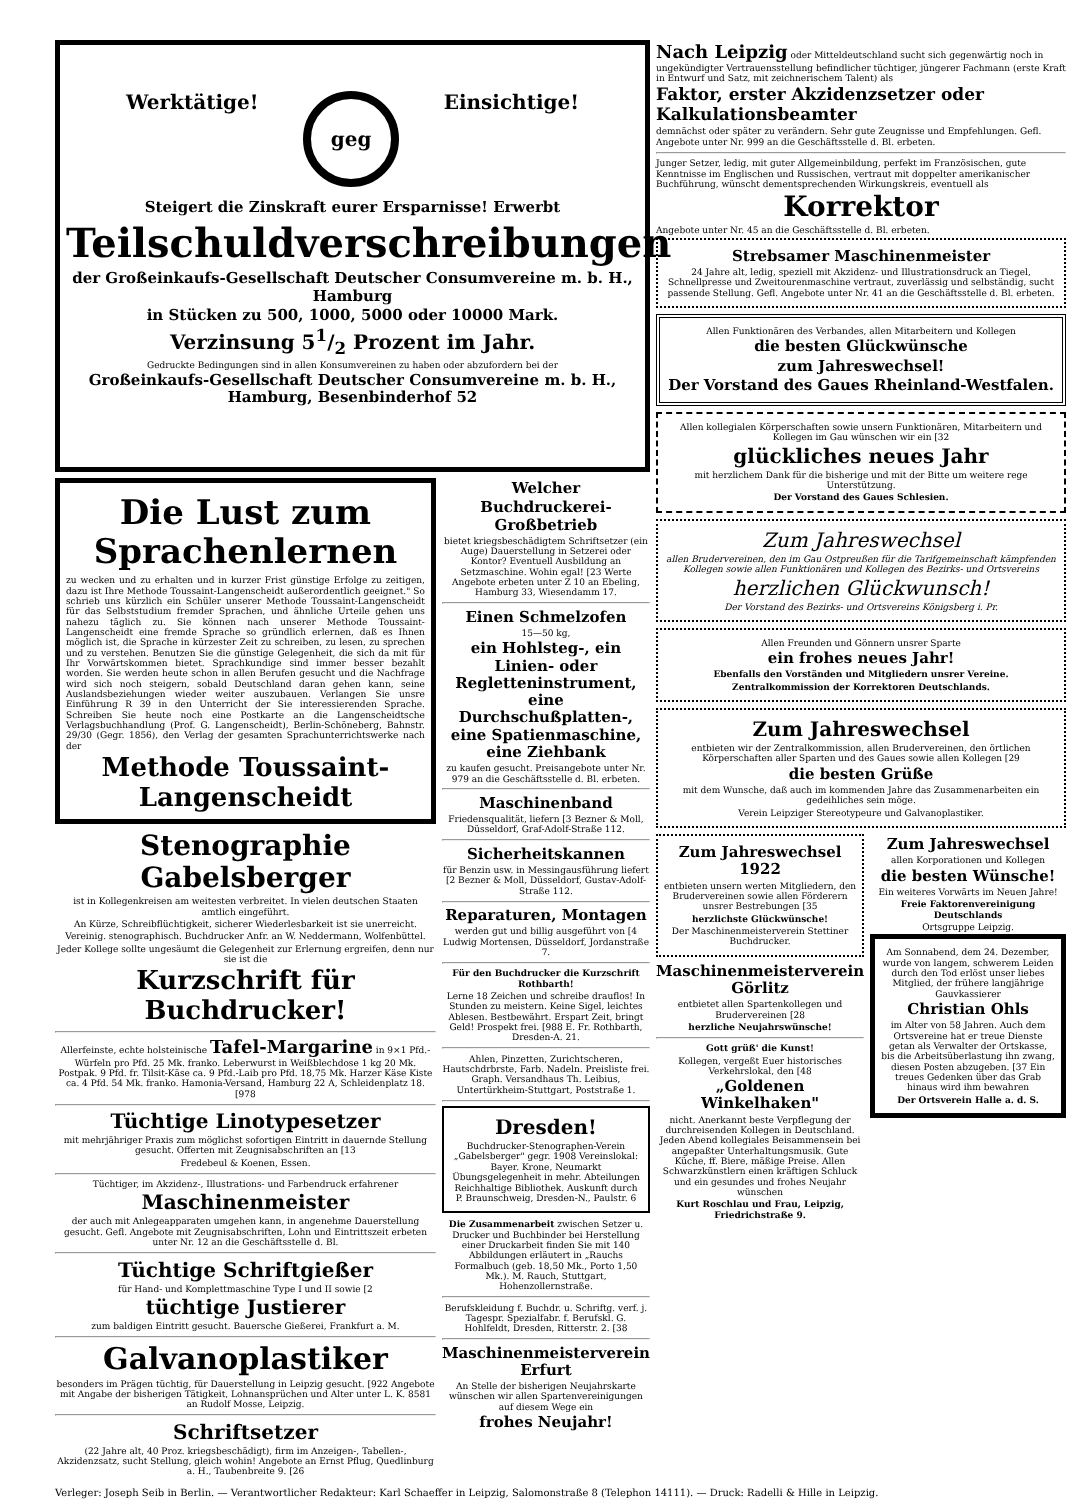Werktätige! geg Einsichtige!
Steigert die Zinskraft eurer Ersparnisse! Erwerbt
Teilschuldverschreibungen
der Großeinkaufs-Gesellschaft Deutscher Consumvereine m. b. H., Hamburg
in Stücken zu 500, 1000, 5000 oder 10000 Mark.
Verzinsung 51/2 Prozent im Jahr.
Gedruckte Bedingungen sind in allen Konsumvereinen zu haben oder abzufordern bei der
Großeinkaufs-Gesellschaft Deutscher Consumvereine m. b. H., Hamburg, Besenbinderhof 52
Die Lust zum Sprachenlernen
zu wecken und zu erhalten und in kurzer Frist günstige Erfolge zu zeitigen, dazu ist Ihre Methode Toussaint-Langenscheidt außerordentlich geeignet." So schrieb uns kürzlich ein Schüler unserer Methode Toussaint-Langenscheidt für das Selbststudium fremder Sprachen, und ähnliche Urteile gehen uns nahezu täglich zu. Sie können nach unserer Methode Toussaint-Langenscheidt eine fremde Sprache so gründlich erlernen, daß es Ihnen möglich ist, die Sprache in kürzester Zeit zu schreiben, zu lesen, zu sprechen und zu verstehen. Benutzen Sie die günstige Gelegenheit, die sich da mit für Ihr Vorwärtskommen bietet. Sprachkundige sind immer besser bezahlt worden. Sie werden heute schon in allen Berufen gesucht und die Nachfrage wird sich noch steigern, sobald Deutschland daran gehen kann, seine Auslandsbeziehungen wieder weiter auszubauen. Verlangen Sie unsre Einführung R 39 in den Unterricht der Sie interessierenden Sprache. Schreiben Sie heute noch eine Postkarte an die Langenscheidtsche Verlagsbuchhandlung (Prof. G. Langenscheidt), Berlin-Schöneberg, Bahnstr. 29/30 (Gegr. 1856), den Verlag der gesamten Sprachunterrichtswerke nach der
Methode Toussaint-Langenscheidt
Stenographie Gabelsberger
ist in Kollegenkreisen am weitesten verbreitet. In vielen deutschen Staaten amtlich eingeführt.
An Kürze, Schreibflüchtigkeit, sicherer Wiederlesbarkeit ist sie unerreicht.
Vereinig. stenographisch. Buchdrucker Anfr. an W. Neddermann, Wolfenbüttel.
Jeder Kollege sollte ungesäumt die Gelegenheit zur Erlernung ergreifen, denn nur sie ist die
Kurzschrift für Buchdrucker!
Allerfeinste, echte holsteinische Tafel-Margarine in 9×1 Pfd.-Würfeln pro Pfd. 25 Mk. franko. Leberwurst in Weißblechdose 1 kg 20 Mk. Postpak. 9 Pfd. fr. Tilsit-Käse ca. 9 Pfd.-Laib pro Pfd. 18,75 Mk. Harzer Käse Kiste ca. 4 Pfd. 54 Mk. franko. Hamonia-Versand, Hamburg 22 A, Schleidenplatz 18. [978
Tüchtige Linotypesetzer
mit mehrjähriger Praxis zum möglichst sofortigen Eintritt in dauernde Stellung gesucht. Offerten mit Zeugnisabschriften an [13
Fredebeul & Koenen, Essen.
Tüchtiger, im Akzidenz-, Illustrations- und Farbendruck erfahrener
Maschinenmeister
der auch mit Anlegeapparaten umgehen kann, in angenehme Dauerstellung gesucht. Gefl. Angebote mit Zeugnisabschriften, Lohn und Eintrittszeit erbeten unter Nr. 12 an die Geschäftsstelle d. Bl.
Tüchtige Schriftgießer
für Hand- und Komplettmaschine Type I und II sowie [2
tüchtige Justierer
zum baldigen Eintritt gesucht. Bauersche Gießerei, Frankfurt a. M.
Galvanoplastiker
besonders im Prägen tüchtig, für Dauerstellung in Leipzig gesucht. [922 Angebote mit Angabe der bisherigen Tätigkeit, Lohnansprüchen und Alter unter L. K. 8581 an Rudolf Mosse, Leipzig.
Schriftsetzer
(22 Jahre alt, 40 Proz. kriegsbeschädigt), firm im Anzeigen-, Tabellen-, Akzidenzsatz, sucht Stellung, gleich wohin! Angebote an Ernst Pflug, Quedlinburg a. H., Taubenbreite 9. [26
Welcher
Buchdruckerei-Großbetrieb
bietet kriegsbeschädigtem Schriftsetzer (ein Auge) Dauerstellung in Setzerei oder Kontor? Eventuell Ausbildung an Setzmaschine. Wohin egal! [23 Werte Angebote erbeten unter Z 10 an Ebeling, Hamburg 33, Wiesendamm 17.
Einen Schmelzofen
15—50 kg,
ein Hohlsteg-, ein Linien- oder Regletteninstrument, eine Durchschußplatten-, eine Spatienmaschine, eine Ziehbank
zu kaufen gesucht. Preisangebote unter Nr. 979 an die Geschäftsstelle d. Bl. erbeten.
Maschinenband
Friedensqualität, liefern [3 Bezner & Moll, Düsseldorf, Graf-Adolf-Straße 112.
Sicherheitskannen
für Benzin usw. in Messingausführung liefert [2 Bezner & Moll, Düsseldorf, Gustav-Adolf-Straße 112.
Reparaturen, Montagen
werden gut und billig ausgeführt von [4 Ludwig Mortensen, Düsseldorf, Jordanstraße 7.
Für den Buchdrucker die Kurzschrift Rothbarth!
Lerne 18 Zeichen und schreibe drauflos! In Stunden zu meistern. Keine Sigel, leichtes Ablesen. Bestbewährt. Erspart Zeit, bringt Geld! Prospekt frei. [988 E. Fr. Rothbarth, Dresden-A. 21.
Ahlen, Pinzetten, Zurichtscheren, Hautschdrbrste, Farb. Nadeln. Preisliste frei. Graph. Versandhaus Th. Leibius, Untertürkheim-Stuttgart, Poststraße 1.
Dresden!
Buchdrucker-Stenographen-Verein „Gabelsberger" gegr. 1908 Vereinslokal: Bayer. Krone, Neumarkt Übungsgelegenheit in mehr. Abteilungen Reichhaltige Bibliothek. Auskunft durch P. Braunschweig, Dresden-N., Paulstr. 6
Die Zusammenarbeit zwischen Setzer u. Drucker und Buchbinder bei Herstellung einer Druckarbeit finden Sie mit 140 Abbildungen erläutert in „Rauchs Formalbuch (geb. 18,50 Mk., Porto 1,50 Mk.). M. Rauch, Stuttgart, Hohenzollernstraße.
Berufskleidung f. Buchdr. u. Schriftg. verf. j. Tagespr. Spezialfabr. f. Berufskl. G. Hohlfeldt, Dresden, Ritterstr. 2. [38
Maschinenmeisterverein Erfurt
An Stelle der bisherigen Neujahrskarte wünschen wir allen Spartenvereinigungen auf diesem Wege ein
frohes Neujahr!
Nach Leipzig oder Mitteldeutschland sucht sich gegenwärtig noch in ungekündigter Vertrauensstellung befindlicher tüchtiger, jüngerer Fachmann (erste Kraft in Entwurf und Satz, mit zeichnerischem Talent) als
Faktor, erster Akzidenzsetzer oder Kalkulationsbeamter
demnächst oder später zu verändern. Sehr gute Zeugnisse und Empfehlungen. Gefl. Angebote unter Nr. 999 an die Geschäftsstelle d. Bl. erbeten.
Junger Setzer, ledig, mit guter Allgemeinbildung, perfekt im Französischen, gute Kenntnisse im Englischen und Russischen, vertraut mit doppelter amerikanischer Buchführung, wünscht dementsprechenden Wirkungskreis, eventuell als
Korrektor
Angebote unter Nr. 45 an die Geschäftsstelle d. Bl. erbeten.
Strebsamer Maschinenmeister
24 Jahre alt, ledig, speziell mit Akzidenz- und Illustrationsdruck an Tiegel, Schnellpresse und Zweitourenmaschine vertraut, zuverlässig und selbständig, sucht passende Stellung. Gefl. Angebote unter Nr. 41 an die Geschäftsstelle d. Bl. erbeten.
Allen Funktionären des Verbandes, allen Mitarbeitern und Kollegen
die besten Glückwünsche
zum Jahreswechsel!
Der Vorstand des Gaues Rheinland-Westfalen.
Allen kollegialen Körperschaften sowie unsern Funktionären, Mitarbeitern und Kollegen im Gau wünschen wir ein [32
glückliches neues Jahr
mit herzlichem Dank für die bisherige und mit der Bitte um weitere rege Unterstützung.
Der Vorstand des Gaues Schlesien.
Zum Jahreswechsel
allen Brudervereinen, den im Gau Ostpreußen für die Tarifgemeinschaft kämpfenden Kollegen sowie allen Funktionären und Kollegen des Bezirks- und Ortsvereins
herzlichen Glückwunsch!
Der Vorstand des Bezirks- und Ortsvereins Königsberg i. Pr.
Allen Freunden und Gönnern unsrer Sparte
ein frohes neues Jahr!
Ebenfalls den Vorständen und Mitgliedern unsrer Vereine.
Zentralkommission der Korrektoren Deutschlands.
Zum Jahreswechsel
entbieten wir der Zentralkommission, allen Brudervereinen, den örtlichen Körperschaften aller Sparten und des Gaues sowie allen Kollegen [29
die besten Grüße
mit dem Wunsche, daß auch im kommenden Jahre das Zusammenarbeiten ein gedeihliches sein möge.
Verein Leipziger Stereotypeure und Galvanoplastiker.
Zum Jahreswechsel 1922
entbieten unsern werten Mitgliedern, den Brudervereinen sowie allen Förderern unsrer Bestrebungen [35
herzlichste Glückwünsche!
Der Maschinenmeisterverein Stettiner Buchdrucker.
Maschinenmeisterverein Görlitz
entbietet allen Spartenkollegen und Brudervereinen [28
herzliche Neujahrswünsche!
Gott grüß' die Kunst!
Kollegen, vergeßt Euer historisches Verkehrslokal, den [48
„Goldenen Winkelhaken"
nicht. Anerkannt beste Verpflegung der durchreisenden Kollegen in Deutschland. Jeden Abend kollegiales Beisammensein bei angepaßter Unterhaltungsmusik. Gute Küche, ff. Biere, mäßige Preise. Allen Schwarzkünstlern einen kräftigen Schluck und ein gesundes und frohes Neujahr wünschen
Kurt Roschlau und Frau, Leipzig, Friedrichstraße 9.
Zum Jahreswechsel
allen Korporationen und Kollegen
die besten Wünsche!
Ein weiteres Vorwärts im Neuen Jahre!
Freie Faktorenvereinigung Deutschlands
Ortsgruppe Leipzig.
Am Sonnabend, dem 24. Dezember, wurde von langem, schwerem Leiden durch den Tod erlöst unser liebes Mitglied, der frühere langjährige Gauvkassierer
Christian Ohls
im Alter von 58 Jahren. Auch dem Ortsvereine hat er treue Dienste getan als Verwalter der Ortskasse, bis die Arbeitsüberlastung ihn zwang, diesen Posten abzugeben. [37 Ein treues Gedenken über das Grab hinaus wird ihm bewahren
Der Ortsverein Halle a. d. S.
Verleger: Joseph Seib in Berlin. — Verantwortlicher Redakteur: Karl Schaeffer in Leipzig, Salomonstraße 8 (Telephon 14111). — Druck: Radelli & Hille in Leipzig.